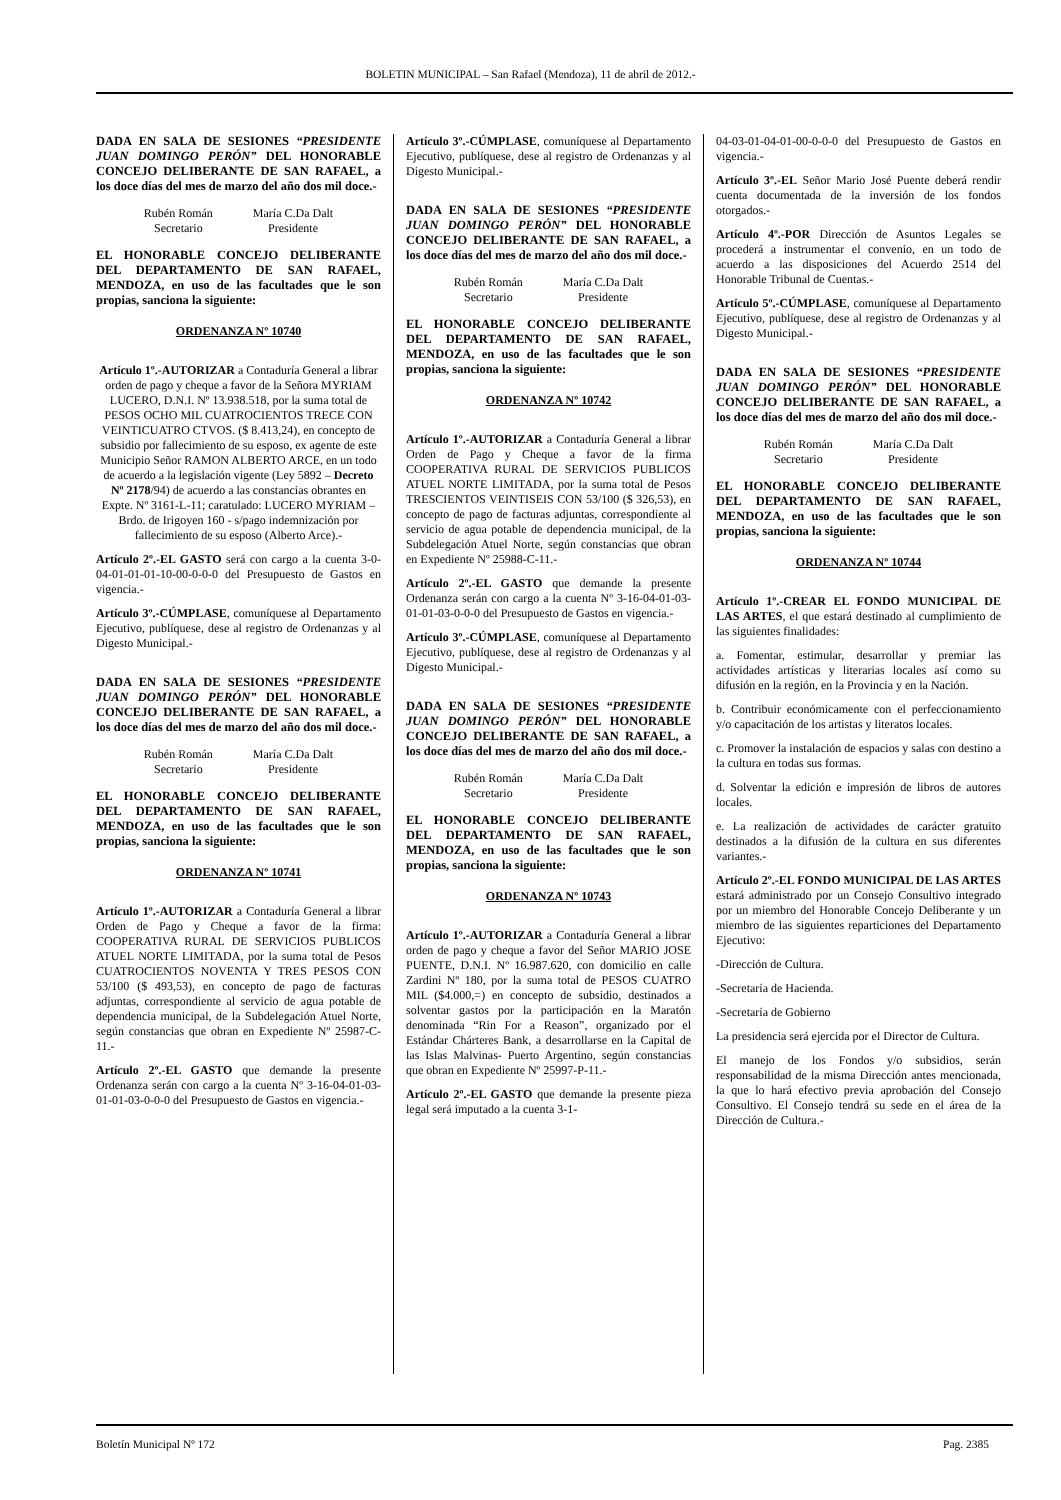BOLETIN MUNICIPAL – San Rafael (Mendoza), 11 de abril de 2012.-
DADA EN SALA DE SESIONES “PRESI­DENTE JUAN DOMINGO PERÓN” DEL HONORABLE CONCEJO DELIBERANTE DE SAN RAFAEL, a los doce días del mes de marzo del año dos mil doce.-
Rubén Román
Secretario
María C.Da Dalt
Presidente
EL HONORABLE CONCEJO DELIBE­RANTE DEL DEPARTAMENTO DE SAN RAFAEL, MENDOZA, en uso de las faculta­des que le son propias, sanciona la siguiente:
ORDENANZA Nº 10740
Artículo 1º.-AUTORIZAR a Contaduría General a librar orden de pago y cheque a favor de la Señora MYRIAM LUCERO, D.N.I. Nº 13.938.518, por la suma total de PESOS OCHO MIL CUATROCIENTOS TRECE CON VEINTICUATRO CTVOS. ($ 8.413,24), en concepto de subsidio por fallecimiento de su esposo, ex agente de este Municipio Señor RAMON ALBERTO ARCE, en un todo de acuerdo a la legislación vigente (Ley 5892 – Decreto Nº 2178/94) de acuerdo a las constancias obrantes en Expte. Nº 3161-L-11; caratulado: LUCERO MYRIAM –Brdo. de Irigoyen 160 - s/pago indemnización por fallecimiento de su esposo (Alberto Arce).-
Artículo 2º.-EL GASTO será con cargo a la cuenta 3-0-04-01-01-01-10-00-0-0-0 del Presupuesto de Gastos en vigencia.-
Artículo 3º.-CÚMPLASE, comuníquese al Departamento Ejecutivo, publíquese, dese al registro de Ordenanzas y al Digesto Municipal.-
DADA EN SALA DE SESIONES “PRESI­DENTE JUAN DOMINGO PERÓN” DEL HONORABLE CONCEJO DELIBERANTE DE SAN RAFAEL, a los doce días del mes de marzo del año dos mil doce.-
Rubén Román
Secretario
María C.Da Dalt
Presidente
EL HONORABLE CONCEJO DELIBE­RANTE DEL DEPARTAMENTO DE SAN RAFAEL, MENDOZA, en uso de las faculta­des que le son propias, sanciona la siguiente:
ORDENANZA Nº 10741
Artículo 1º.-AUTORIZAR a Contaduría General a librar Orden de Pago y Cheque a favor de la firma: COOPERATIVA RURAL DE SERVICIOS PUBLICOS ATUEL NORTE LIMITADA, por la suma total de Pesos CUATROCIENTOS NOVENTA Y TRES PESOS CON 53/100 ($ 493,53), en concepto de pago de facturas adjuntas, correspondiente al servicio de agua potable de dependencia municipal, de la Subdelegación Atuel Norte, según constancias que obran en Expediente Nº 25987-C-11.-
Artículo 2º.-EL GASTO que demande la presente Ordenanza serán con cargo a la cuenta Nº 3-16-04-01-03-01-01-03-0-0-0 del Presupuesto de Gastos en vigencia.-
Artículo 3º.-CÚMPLASE, comuníquese al Departamento Ejecutivo, publíquese, dese al registro de Ordenanzas y al Digesto Municipal.-
DADA EN SALA DE SESIONES “PRESI­DENTE JUAN DOMINGO PERÓN” DEL HONORABLE CONCEJO DELIBERANTE DE SAN RAFAEL, a los doce días del mes de marzo del año dos mil doce.-
Rubén Román
Secretario
María C.Da Dalt
Presidente
EL HONORABLE CONCEJO DELIBE­RANTE DEL DEPARTAMENTO DE SAN RAFAEL, MENDOZA, en uso de las faculta­des que le son propias, sanciona la siguiente:
ORDENANZA Nº 10742
Artículo 1º.-AUTORIZAR a Contaduría General a librar Orden de Pago y Cheque a favor de la firma COOPERATIVA RURAL DE SERVICIOS PUBLICOS ATUEL NORTE LIMITADA, por la suma total de Pesos TRESCIENTOS VEINTISEIS CON 53/100 ($ 326,53), en concepto de pago de facturas adjuntas, correspondiente al servicio de agua potable de dependencia municipal, de la Subdelegación Atuel Norte, según constancias que obran en Expediente Nº 25988-C-11.-
Artículo 2º.-EL GASTO que demande la presente Ordenanza serán con cargo a la cuenta Nº 3-16-04-01-03-01-01-03-0-0-0 del Presupuesto de Gastos en vigencia.-
Artículo 3º.-CÚMPLASE, comuníquese al Departamento Ejecutivo, publíquese, dese al registro de Ordenanzas y al Digesto Municipal.-
DADA EN SALA DE SESIONES “PRESI­DENTE JUAN DOMINGO PERÓN” DEL HONORABLE CONCEJO DELIBERANTE DE SAN RAFAEL, a los doce días del mes de marzo del año dos mil doce.-
Rubén Román
Secretario
María C.Da Dalt
Presidente
EL HONORABLE CONCEJO DELIBE­RANTE DEL DEPARTAMENTO DE SAN RAFAEL, MENDOZA, en uso de las faculta­des que le son propias, sanciona la siguiente:
ORDENANZA Nº 10743
Artículo 1º.-AUTORIZAR a Contaduría General a librar orden de pago y cheque a favor del Señor MARIO JOSE PUENTE, D.N.I. Nº 16.987.620, con domicilio en calle Zardini Nº 180, por la suma total de PESOS CUATRO MIL ($4.000,=) en concepto de subsidio, destinados a solventar gastos por la participación en la Maratón denominada “Rin For a Reason”, organizado por el Estándar Chárteres Bank, a desarrollarse en la Capital de las Islas Malvinas- Puerto Argentino, según constancias que obran en Expediente Nº 25997-P-11.-
Artículo 2º.-EL GASTO que demande la presente pieza legal será imputado a la cuenta 3-1-
04-03-01-04-01-00-0-0-0 del Presupuesto de Gastos en vigencia.-
Artículo 3º.-EL Señor Mario José Puente deberá rendir cuenta documentada de la inversión de los fondos otorgados.-
Artículo 4º.-POR Dirección de Asuntos Legales se procederá a instrumentar el convenio, en un todo de acuerdo a las disposiciones del Acuerdo 2514 del Honorable Tribunal de Cuentas.-
Artículo 5º.-CÚMPLASE, comuníquese al Departamento Ejecutivo, publíquese, dese al registro de Ordenanzas y al Digesto Municipal.-
DADA EN SALA DE SESIONES “PRESI­DENTE JUAN DOMINGO PERÓN” DEL HONORABLE CONCEJO DELIBERANTE DE SAN RAFAEL, a los doce días del mes de marzo del año dos mil doce.-
Rubén Román
Secretario
María C.Da Dalt
Presidente
EL HONORABLE CONCEJO DELIBE­RANTE DEL DEPARTAMENTO DE SAN RAFAEL, MENDOZA, en uso de las faculta­des que le son propias, sanciona la siguiente:
ORDENANZA Nº 10744
Artículo 1º.-CREAR EL FONDO MUNICIPAL DE LAS ARTES, el que estará destinado al cumplimiento de las siguientes finalidades:
a. Fomentar, estimular, desarrollar y premiar las actividades artísticas y literarias locales así como su difusión en la región, en la Provincia y en la Nación.
b. Contribuir económicamente con el perfeccionamiento y/o capacitación de los artistas y literatos locales.
c. Promover la instalación de espacios y salas con destino a la cultura en todas sus formas.
d. Solventar la edición e impresión de libros de autores locales.
e. La realización de actividades de carácter gratuito destinados a la difusión de la cultura en sus diferentes variantes.-
Artículo 2º.-EL FONDO MUNICIPAL DE LAS ARTES estará administrado por un Consejo Consultivo integrado por un miembro del Honorable Concejo Deliberante y un miembro de las siguientes reparticiones del Departamento Ejecutivo:
-Dirección de Cultura.
-Secretaría de Hacienda.
-Secretaría de Gobierno
La presidencia será ejercida por el Director de Cultura.
El manejo de los Fondos y/o subsidios, serán responsabilidad de la misma Dirección antes mencionada, la que lo hará efectivo previa aprobación del Consejo Consultivo. El Consejo tendrá su sede en el área de la Dirección de Cultura.-
Boletín Municipal Nº 172 Pag. 2385